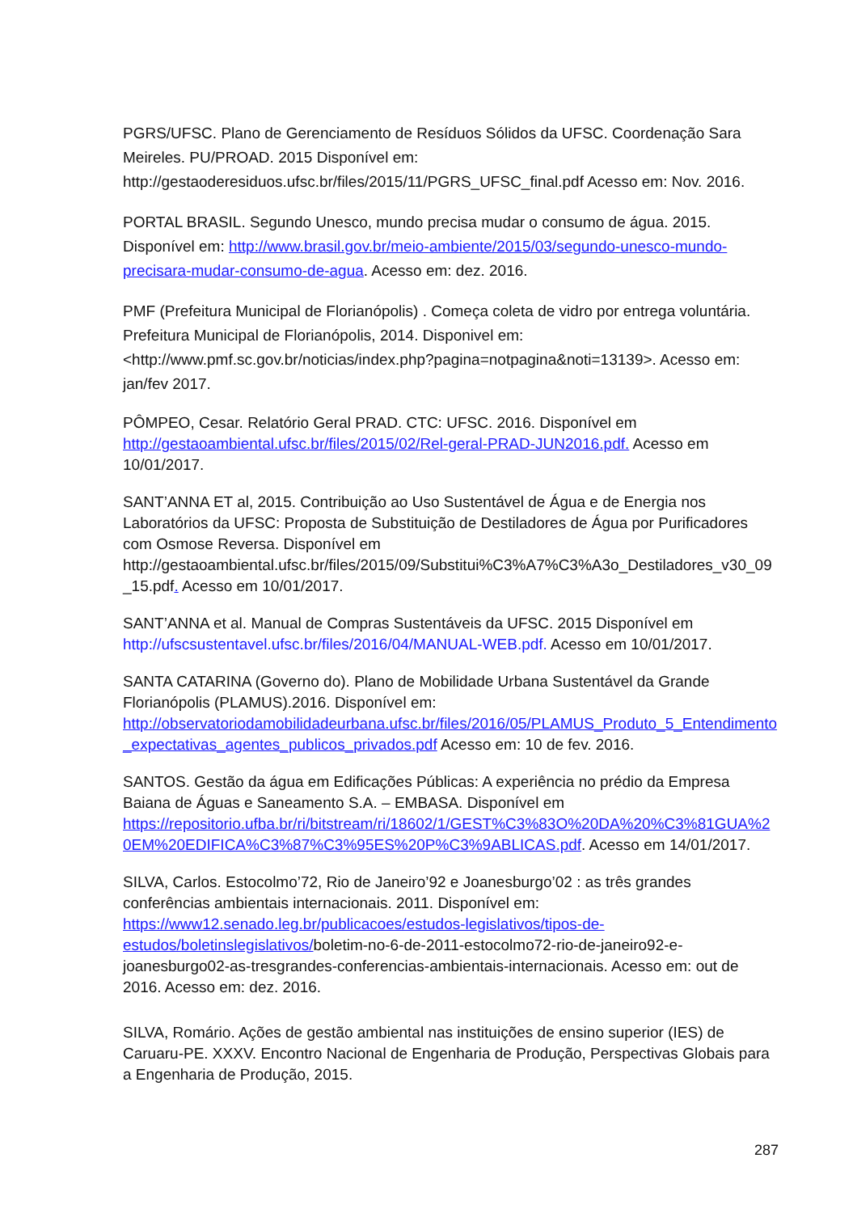PGRS/UFSC. Plano de Gerenciamento de Resíduos Sólidos da UFSC. Coordenação Sara Meireles. PU/PROAD. 2015 Disponível em: http://gestaoderesiduos.ufsc.br/files/2015/11/PGRS_UFSC_final.pdf Acesso em: Nov. 2016.
PORTAL BRASIL. Segundo Unesco, mundo precisa mudar o consumo de água. 2015. Disponível em: http://www.brasil.gov.br/meio-ambiente/2015/03/segundo-unesco-mundo-precisara-mudar-consumo-de-agua. Acesso em: dez. 2016.
PMF (Prefeitura Municipal de Florianópolis) . Começa coleta de vidro por entrega voluntária. Prefeitura Municipal de Florianópolis, 2014. Disponivel em: <http://www.pmf.sc.gov.br/noticias/index.php?pagina=notpagina&noti=13139>. Acesso em: jan/fev 2017.
PÔMPEO, Cesar. Relatório Geral PRAD. CTC: UFSC. 2016. Disponível em http://gestaoambiental.ufsc.br/files/2015/02/Rel-geral-PRAD-JUN2016.pdf. Acesso em 10/01/2017.
SANT’ANNA ET al, 2015. Contribuição ao Uso Sustentável de Água e de Energia nos Laboratórios da UFSC: Proposta de Substituição de Destiladores de Água por Purificadores com Osmose Reversa. Disponível em http://gestaoambiental.ufsc.br/files/2015/09/Substitui%C3%A7%C3%A3o_Destiladores_v30_09_15.pdf. Acesso em 10/01/2017.
SANT’ANNA et al. Manual de Compras Sustentáveis da UFSC. 2015 Disponível em http://ufscsustentavel.ufsc.br/files/2016/04/MANUAL-WEB.pdf. Acesso em 10/01/2017.
SANTA CATARINA (Governo do). Plano de Mobilidade Urbana Sustentável da Grande Florianópolis (PLAMUS).2016. Disponível em: http://observatoriodamobilidadeurbana.ufsc.br/files/2016/05/PLAMUS_Produto_5_Entendimento_expectativas_agentes_publicos_privados.pdf Acesso em: 10 de fev. 2016.
SANTOS. Gestão da água em Edificações Públicas: A experiência no prédio da Empresa Baiana de Águas e Saneamento S.A. – EMBASA. Disponível em https://repositorio.ufba.br/ri/bitstream/ri/18602/1/GEST%C3%83O%20DA%20%C3%81GUA%20EM%20EDIFICA%C3%87%C3%95ES%20P%C3%9ABLICAS.pdf. Acesso em 14/01/2017.
SILVA, Carlos. Estocolmo’72, Rio de Janeiro’92 e Joanesburgo’02 : as três grandes conferências ambientais internacionais. 2011. Disponível em: https://www12.senado.leg.br/publicacoes/estudos-legislativos/tipos-de-estudos/boletinslegislativos/boletim-no-6-de-2011-estocolmo72-rio-de-janeiro92-e-joanesburgo02-as-tresgrandes-conferencias-ambientais-internacionais. Acesso em: out de 2016. Acesso em: dez. 2016.
SILVA, Romário. Ações de gestão ambiental nas instituições de ensino superior (IES) de Caruaru-PE. XXXV. Encontro Nacional de Engenharia de Produção, Perspectivas Globais para a Engenharia de Produção, 2015.
287